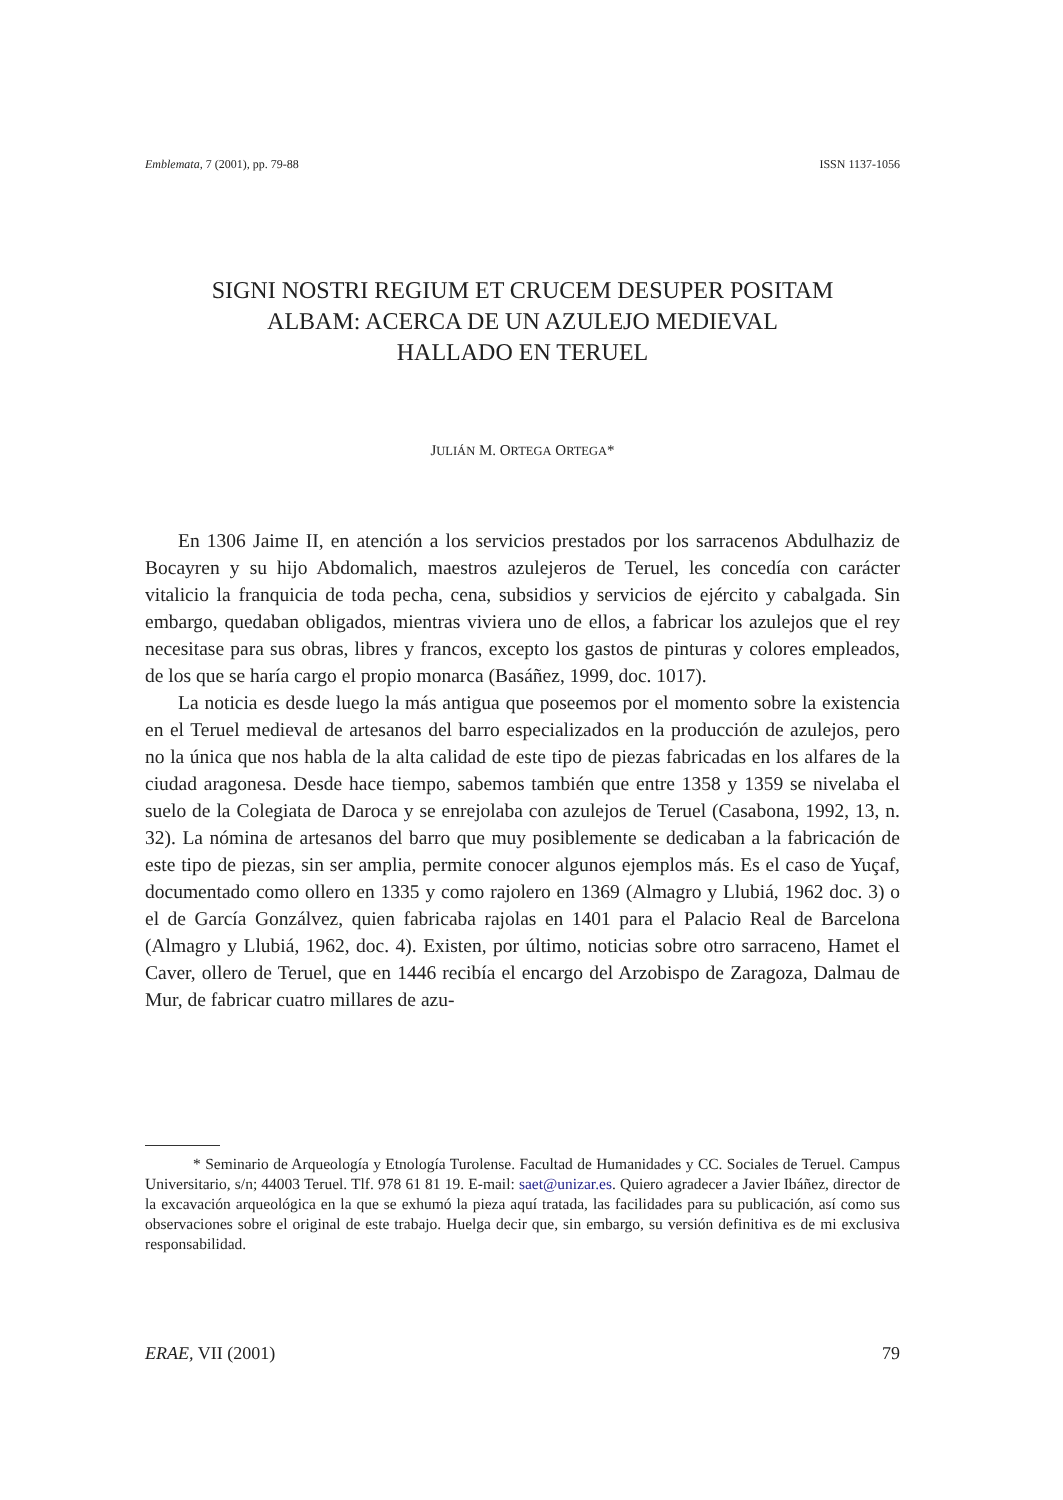Emblemata, 7 (2001), pp. 79-88 ISSN 1137-1056
SIGNI NOSTRI REGIUM ET CRUCEM DESUPER POSITAM
ALBAM: ACERCA DE UN AZULEJO MEDIEVAL
HALLADO EN TERUEL
JULIÁN M. ORTEGA ORTEGA*
En 1306 Jaime II, en atención a los servicios prestados por los sarracenos Abdulhaziz de Bocayren y su hijo Abdomalich, maestros azulejeros de Teruel, les concedía con carácter vitalicio la franquicia de toda pecha, cena, subsidios y servicios de ejército y cabalgada. Sin embargo, quedaban obligados, mientras viviera uno de ellos, a fabricar los azulejos que el rey necesitase para sus obras, libres y francos, excepto los gastos de pinturas y colores empleados, de los que se haría cargo el propio monarca (Basáñez, 1999, doc. 1017).
La noticia es desde luego la más antigua que poseemos por el momento sobre la existencia en el Teruel medieval de artesanos del barro especializados en la producción de azulejos, pero no la única que nos habla de la alta calidad de este tipo de piezas fabricadas en los alfares de la ciudad aragonesa. Desde hace tiempo, sabemos también que entre 1358 y 1359 se nivelaba el suelo de la Colegiata de Daroca y se enrejolaba con azulejos de Teruel (Casabona, 1992, 13, n. 32). La nómina de artesanos del barro que muy posiblemente se dedicaban a la fabricación de este tipo de piezas, sin ser amplia, permite conocer algunos ejemplos más. Es el caso de Yuçaf, documentado como ollero en 1335 y como rajolero en 1369 (Almagro y Llubiá, 1962 doc. 3) o el de García Gonzálvez, quien fabricaba rajolas en 1401 para el Palacio Real de Barcelona (Almagro y Llubiá, 1962, doc. 4). Existen, por último, noticias sobre otro sarraceno, Hamet el Caver, ollero de Teruel, que en 1446 recibía el encargo del Arzobispo de Zaragoza, Dalmau de Mur, de fabricar cuatro millares de azu-
* Seminario de Arqueología y Etnología Turolense. Facultad de Humanidades y CC. Sociales de Teruel. Campus Universitario, s/n; 44003 Teruel. Tlf. 978 61 81 19. E-mail: saet@unizar.es. Quiero agradecer a Javier Ibáñez, director de la excavación arqueológica en la que se exhumó la pieza aquí tratada, las facilidades para su publicación, así como sus observaciones sobre el original de este trabajo. Huelga decir que, sin embargo, su versión definitiva es de mi exclusiva responsabilidad.
ERAE, VII (2001) 79